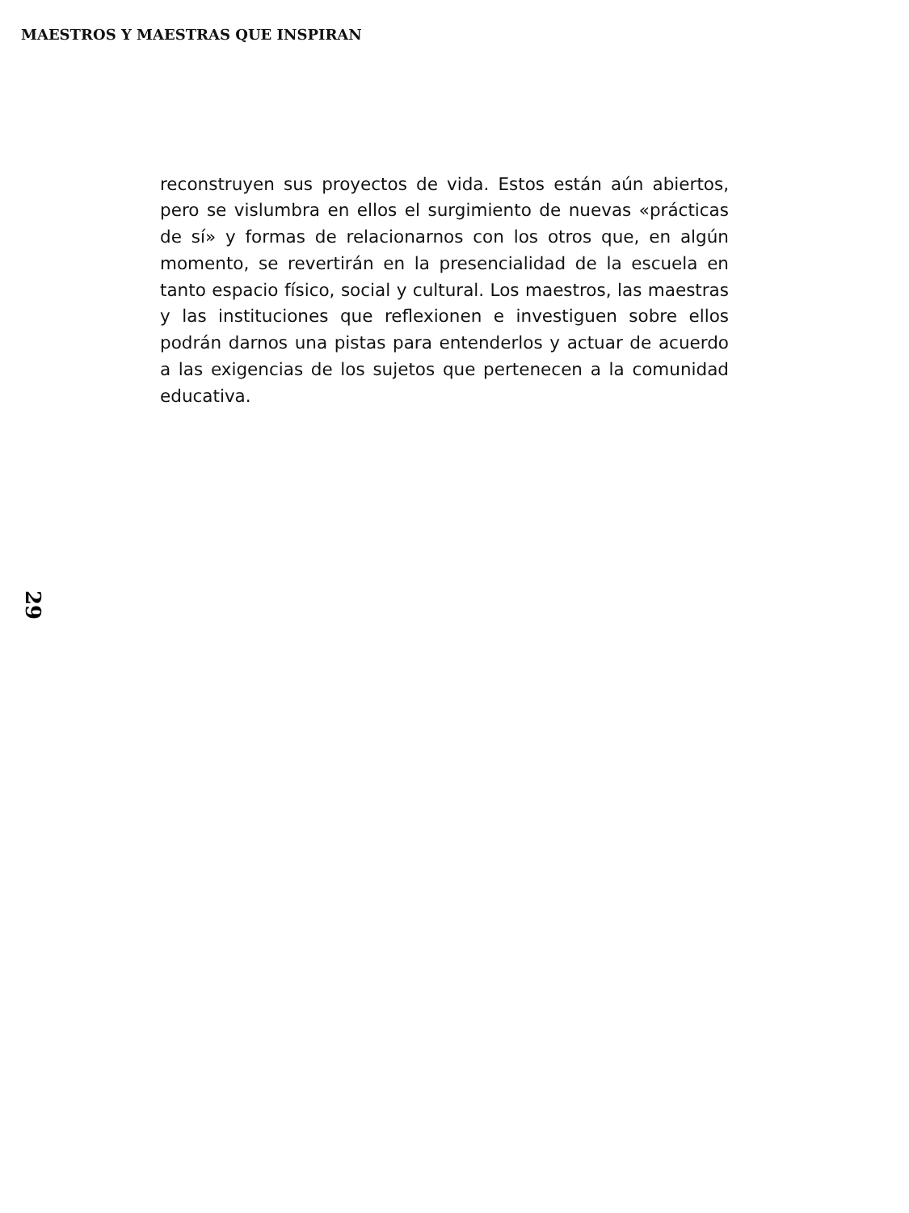MAESTROS Y MAESTRAS QUE INSPIRAN
reconstruyen sus proyectos de vida. Estos están aún abiertos, pero se vislumbra en ellos el surgimiento de nuevas «prácticas de sí» y formas de relacionarnos con los otros que, en algún momento, se revertirán en la presencialidad de la escuela en tanto espacio físico, social y cultural. Los maestros, las maestras y las instituciones que reflexionen e investiguen sobre ellos podrán darnos una pistas para entenderlos y actuar de acuerdo a las exigencias de los sujetos que pertenecen a la comunidad educativa.
29